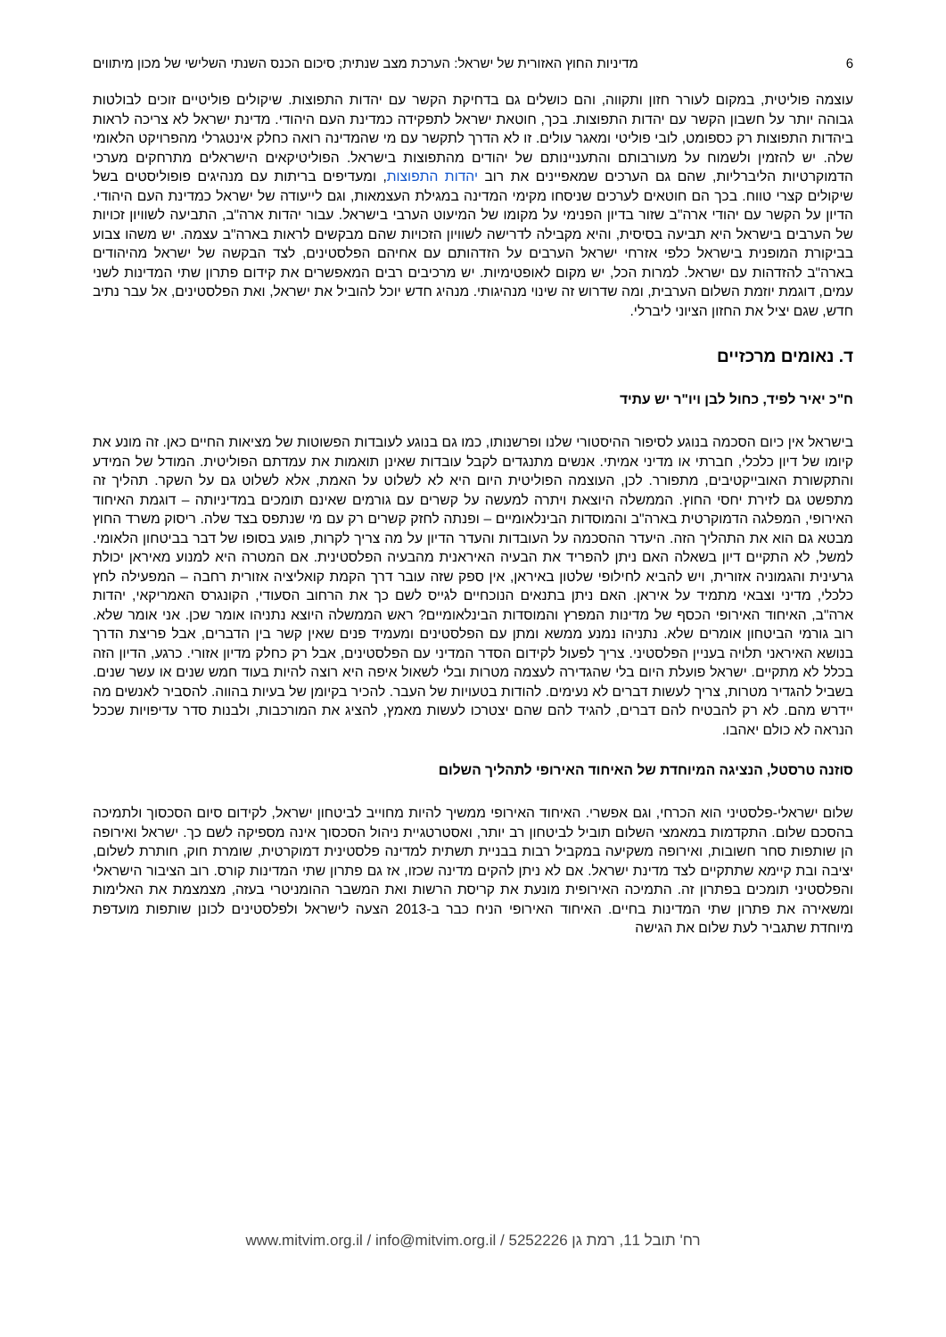6 מדיניות החוץ האזורית של ישראל: הערכת מצב שנתית; סיכום הכנס השנתי השלישי של מכון מיתווים
עוצמה פוליטית, במקום לעורר חזון ותקווה, והם כושלים גם בדחיקת הקשר עם יהדות התפוצות. שיקולים פוליטיים זוכים לבולטות גבוהה יותר על חשבון הקשר עם יהדות התפוצות. בכך, חוטאת ישראל לתפקידה כמדינת העם היהודי. מדינת ישראל לא צריכה לראות ביהדות התפוצות רק כספומט, לובי פוליטי ומאגר עולים. זו לא הדרך לתקשר עם מי שהמדינה רואה כחלק אינטגרלי מהפרויקט הלאומי שלה. יש להזמין ולשמוח על מעורבותם והתעניינותם של יהודים מהתפוצות בישראל. הפוליטיקאים הישראלים מתרחקים מערכי הדמוקרטיות הליברליות, שהם גם הערכים שמאפיינים את רוב יהדות התפוצות, ומעדיפים בריתות עם מנהיגים פופוליסטים בשל שיקולים קצרי טווח. בכך הם חוטאים לערכים שניסחו מקימי המדינה במגילת העצמאות, וגם לייעודה של ישראל כמדינת העם היהודי. הדיון על הקשר עם יהודי ארה"ב שזור בדיון הפנימי על מקומו של המיעוט הערבי בישראל. עבור יהדות ארה"ב, התביעה לשוויון זכויות של הערבים בישראל היא תביעה בסיסית, והיא מקבילה לדרישה לשוויון הזכויות שהם מבקשים לראות בארה"ב עצמה. יש משהו צבוע בביקורת המופנית בישראל כלפי אזרחי ישראל הערבים על הזדהותם עם אחיהם הפלסטינים, לצד הבקשה של ישראל מהיהודים בארה"ב להזדהות עם ישראל. למרות הכל, יש מקום לאופטימיות. יש מרכיבים רבים המאפשרים את קידום פתרון שתי המדינות לשני עמים, דוגמת יוזמת השלום הערבית, ומה שדרוש זה שינוי מנהיגותי. מנהיג חדש יוכל להוביל את ישראל, ואת הפלסטינים, אל עבר נתיב חדש, שגם יציל את החזון הציוני ליברלי.
ד. נאומים מרכזיים
ח"כ יאיר לפיד, כחול לבן ויו"ר יש עתיד
בישראל אין כיום הסכמה בנוגע לסיפור ההיסטורי שלנו ופרשנותו, כמו גם בנוגע לעובדות הפשוטות של מציאות החיים כאן. זה מונע את קיומו של דיון כלכלי, חברתי או מדיני אמיתי. אנשים מתנגדים לקבל עובדות שאינן תואמות את עמדתם הפוליטית. המודל של המידע והתקשורת האובייקטיבים, מתפורר. לכן, העוצמה הפוליטית היום היא לא לשלוט על האמת, אלא לשלוט גם על השקר. תהליך זה מתפשט גם לזירת יחסי החוץ. הממשלה היוצאת ויתרה למעשה על קשרים עם גורמים שאינם תומכים במדיניותה – דוגמת האיחוד האירופי, המפלגה הדמוקרטית בארה"ב והמוסדות הבינלאומיים – ופנתה לחזק קשרים רק עם מי שנתפס בצד שלה. ריסוק משרד החוץ מבטא גם הוא את התהליך הזה. היעדר ההסכמה על העובדות והעדר הדיון על מה צריך לקרות, פוגע בסופו של דבר בביטחון הלאומי. למשל, לא התקיים דיון בשאלה האם ניתן להפריד את הבעיה האיראנית מהבעיה הפלסטינית. אם המטרה היא למנוע מאיראן יכולת גרעינית והגמוניה אזורית, ויש להביא לחילופי שלטון באיראן, אין ספק שזה עובר דרך הקמת קואליציה אזורית רחבה – המפעילה לחץ כלכלי, מדיני וצבאי מתמיד על איראן. האם ניתן בתנאים הנוכחיים לגייס לשם כך את הרחוב הסעודי, הקונגרס האמריקאי, יהדות ארה"ב, האיחוד האירופי הכסף של מדינות המפרץ והמוסדות הבינלאומיים? ראש הממשלה היוצא נתניהו אומר שכן. אני אומר שלא. רוב גורמי הביטחון אומרים שלא. נתניהו נמנע ממשא ומתן עם הפלסטינים ומעמיד פנים שאין קשר בין הדברים, אבל פריצת הדרך בנושא האיראני תלויה בעניין הפלסטיני. צריך לפעול לקידום הסדר המדיני עם הפלסטינים, אבל רק כחלק מדיון אזורי. כרגע, הדיון הזה בכלל לא מתקיים. ישראל פועלת היום בלי שהגדירה לעצמה מטרות ובלי לשאול איפה היא רוצה להיות בעוד חמש שנים או עשר שנים. בשביל להגדיר מטרות, צריך לעשות דברים לא נעימים. להודות בטעויות של העבר. להכיר בקיומן של בעיות בהווה. להסביר לאנשים מה יידרש מהם. לא רק להבטיח להם דברים, להגיד להם שהם יצטרכו לעשות מאמץ, להציג את המורכבות, ולבנות סדר עדיפויות שככל הנראה לא כולם יאהבו.
סוזנה טרסטל, הנציגה המיוחדת של האיחוד האירופי לתהליך השלום
שלום ישראלי-פלסטיני הוא הכרחי, וגם אפשרי. האיחוד האירופי ממשיך להיות מחוייב לביטחון ישראל, לקידום סיום הסכסוך ולתמיכה בהסכם שלום. התקדמות במאמצי השלום תוביל לביטחון רב יותר, ואסטרטגיית ניהול הסכסוך אינה מספיקה לשם כך. ישראל ואירופה הן שותפות סחר חשובות, ואירופה משקיעה במקביל רבות בבניית תשתית למדינה פלסטינית דמוקרטית, שומרת חוק, חותרת לשלום, יציבה ובת קיימא שתתקיים לצד מדינת ישראל. אם לא ניתן להקים מדינה שכזו, אז גם פתרון שתי המדינות קורס. רוב הציבור הישראלי והפלסטיני תומכים בפתרון זה. התמיכה האירופית מונעת את קריסת הרשות ואת המשבר ההומניטרי בעזה, מצמצמת את האלימות ומשאירה את פתרון שתי המדינות בחיים. האיחוד האירופי הניח כבר ב-2013 הצעה לישראל ולפלסטינים לכונן שותפות מועדפת מיוחדת שתגביר לעת שלום את הגישה
רח' תובל 11, רמת גן 5252226 / www.mitvim.org.il / info@mitvim.org.il